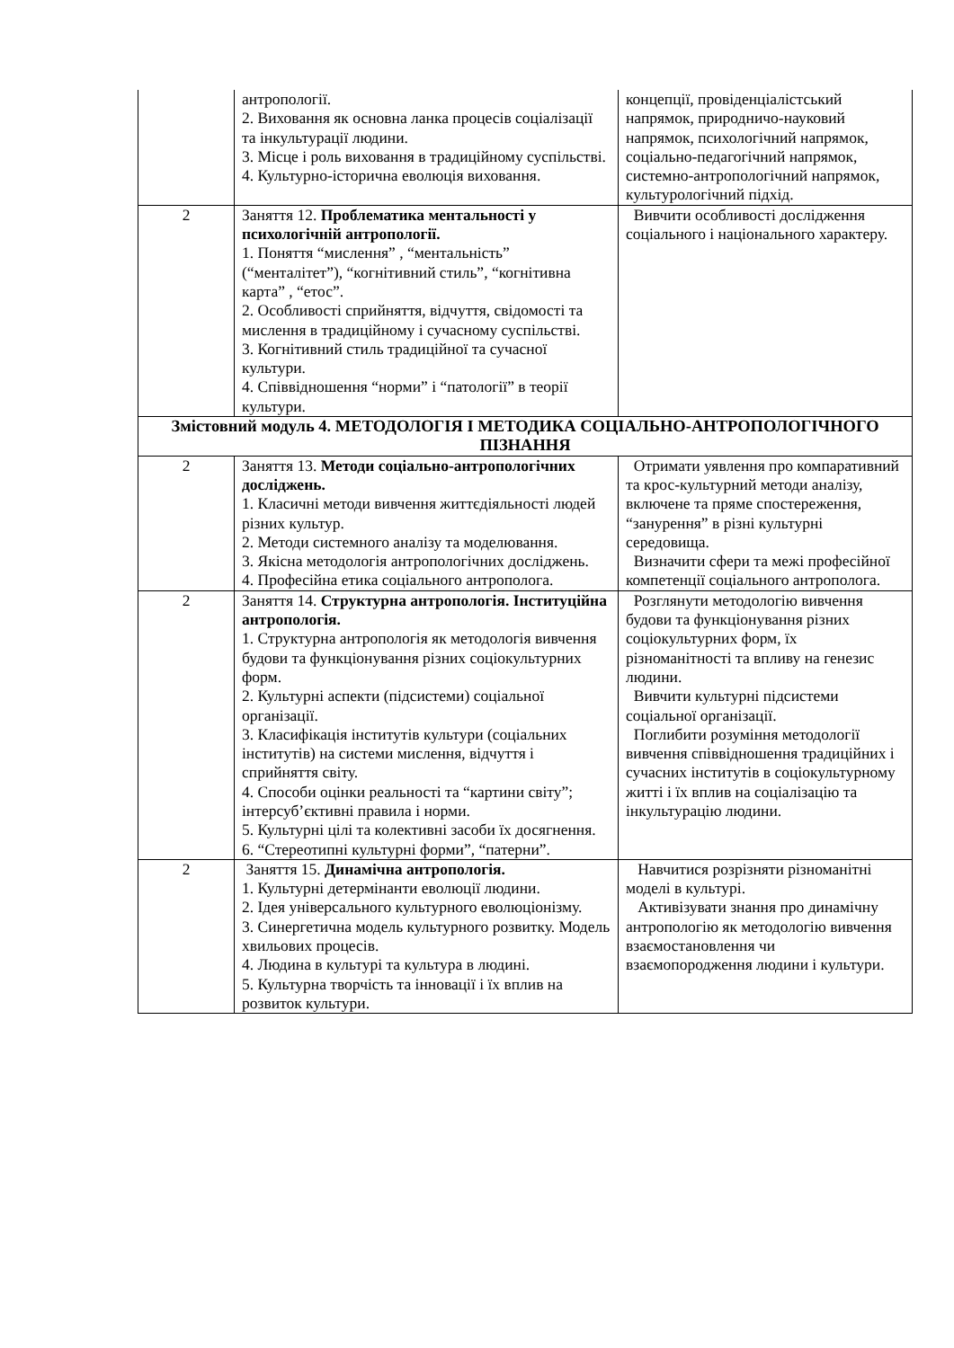| | антропології. 2. Виховання як основна ланка процесів соціалізації та інкультурації людини. 3. Місце і роль виховання в традиційному суспільстві. 4. Культурно-історична еволюція виховання. | концепції, провіденціалістський напрямок, природничо-науковий напрямок, психологічний напрямок, соціально-педагогічний напрямок, системно-антропологічний напрямок, культурологічний підхід. |
| 2 | Заняття 12. Проблематика ментальності у психологічній антропології. 1. Поняття “мислення” , “ментальність” (“менталітет”), “когнітивний стиль”, “когнітивна карта” , “етос”. 2. Особливості сприйняття, відчуття, свідомості та мислення в традиційному і сучасному суспільстві. 3. Когнітивний стиль традиційної та сучасної культури. 4. Співвідношення “норми” і “патології” в теорії культури. | Вивчити особливості дослідження соціального і національного характеру. |
| Змістовний модуль 4. МЕТОДОЛОГІЯ І МЕТОДИКА СОЦІАЛЬНО-АНТРОПОЛОГІЧНОГО ПІЗНАННЯ | | |
| 2 | Заняття 13. Методи соціально-антропологічних досліджень. 1. Класичні методи вивчення життєдіяльності людей різних культур. 2. Методи системного аналізу та моделювання. 3. Якісна методологія антропологічних досліджень. 4. Професійна етика соціального антрополога. | Отримати уявлення про компаративний та крос-культурний методи аналізу, включене та пряме спостереження, “занурення” в різні культурні середовища. Визначити сфери та межі професійної компетенції соціального антрополога. |
| 2 | Заняття 14. Структурна антропологія. Інституційна антропологія. 1. Структурна антропологія як методологія вивчення будови та функціонування різних соціокультурних форм. 2. Культурні аспекти (підсистеми) соціальної організації. 3. Класифікація інститутів культури (соціальних інститутів) на системи мислення, відчуття і сприйняття світу. 4. Способи оцінки реальності та “картини світу”; інтерсуб’єктивні правила і норми. 5. Культурні цілі та колективні засоби їх досягнення. 6. “Стереотипні культурні форми”, “патерни”. | Розглянути методологію вивчення будови та функціонування різних соціокультурних форм, їх різноманітності та впливу на генезис людини. Вивчити культурні підсистеми соціальної організації. Поглибити розуміння методології вивчення співвідношення традиційних і сучасних інститутів в соціокультурному житті і їх вплив на соціалізацію та інкультурацію людини. |
| 2 | Заняття 15. Динамічна антропологія. 1. Культурні детермінанти еволюції людини. 2. Ідея універсального культурного еволюціонізму. 3. Синергетична модель культурного розвитку. Модель хвильових процесів. 4. Людина в культурі та культура в людині. 5. Культурна творчість та інновації і їх вплив на розвиток культури. | Навчитися розрізняти різноманітні моделі в культурі. Активізувати знання про динамічну антропологію як методологію вивчення взаємостановлення чи взаємопородження людини і культури. |